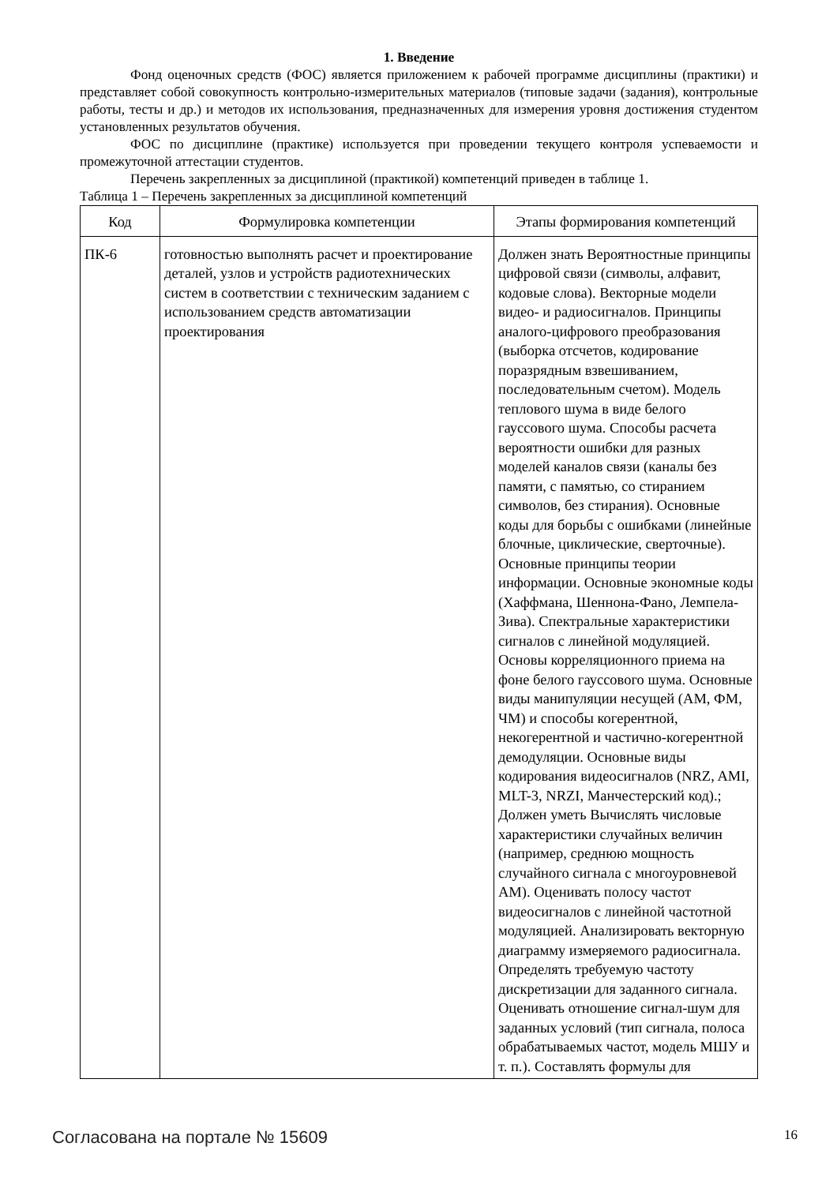1. Введение
Фонд оценочных средств (ФОС) является приложением к рабочей программе дисциплины (практики) и представляет собой совокупность контрольно-измерительных материалов (типовые задачи (задания), контрольные работы, тесты и др.) и методов их использования, предназначенных для измерения уровня достижения студентом установленных результатов обучения.
ФОС по дисциплине (практике) используется при проведении текущего контроля успеваемости и промежуточной аттестации студентов.
Перечень закрепленных за дисциплиной (практикой) компетенций приведен в таблице 1.
Таблица 1 – Перечень закрепленных за дисциплиной компетенций
| Код | Формулировка компетенции | Этапы формирования компетенций |
| --- | --- | --- |
| ПК-6 | готовностью выполнять расчет и проектирование деталей, узлов и устройств радиотехнических систем в соответствии с техническим заданием с использованием средств автоматизации проектирования | Должен знать Вероятностные принципы цифровой связи (символы, алфавит, кодовые слова). Векторные модели видео- и радиосигналов. Принципы аналого-цифрового преобразования (выборка отсчетов, кодирование поразрядным взвешиванием, последовательным счетом). Модель теплового шума в виде белого гауссового шума. Способы расчета вероятности ошибки для разных моделей каналов связи (каналы без памяти, с памятью, со стиранием символов, без стирания). Основные коды для борьбы с ошибками (линейные блочные, циклические, сверточные). Основные принципы теории информации. Основные экономные коды (Хаффмана, Шеннона-Фано, Лемпела-Зива). Спектральные характеристики сигналов с линейной модуляцией. Основы корреляционного приема на фоне белого гауссового шума. Основные виды манипуляции несущей (АМ, ФМ, ЧМ) и способы когерентной, некогерентной и частично-когерентной демодуляции. Основные виды кодирования видеосигналов (NRZ, AMI, MLT-3, NRZI, Манчестерский код).; Должен уметь Вычислять числовые характеристики случайных величин (например, среднюю мощность случайного сигнала с многоуровневой АМ). Оценивать полосу частот видеосигналов с линейной частотной модуляцией. Анализировать векторную диаграмму измеряемого радиосигнала. Определять требуемую частоту дискретизации для заданного сигнала. Оценивать отношение сигнал-шум для заданных условий (тип сигнала, полоса обрабатываемых частот, модель МШУ и т. п.). Составлять формулы для |
Согласована на портале № 15609 16